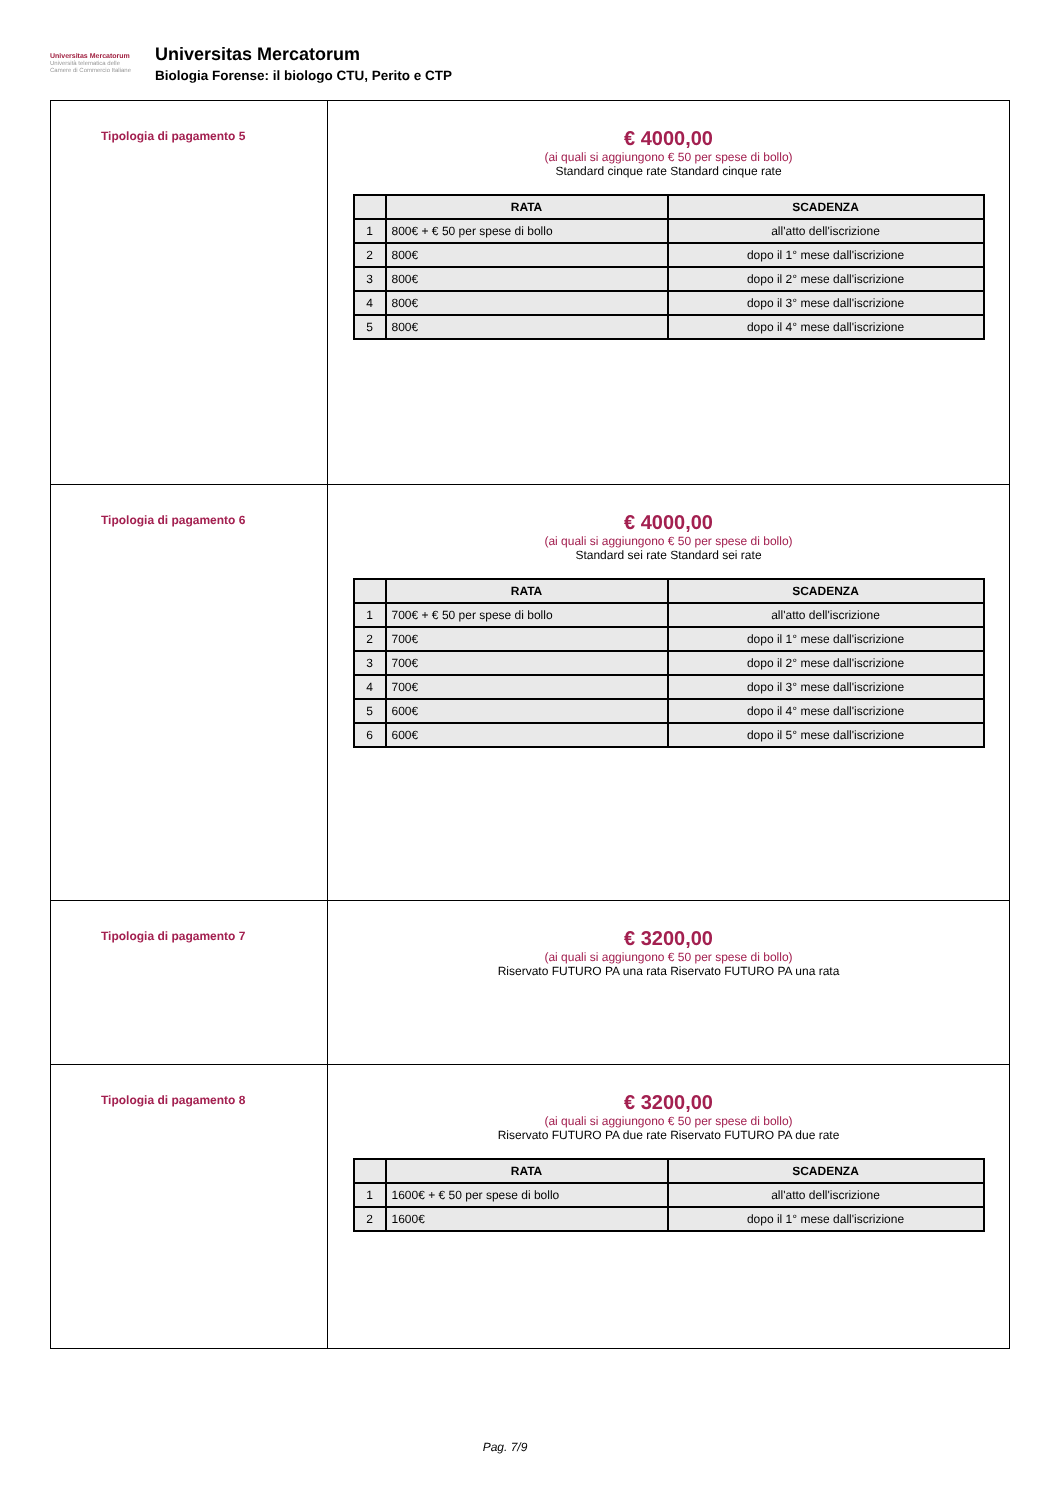Universitas Mercatorum
Università telematica delle Camere di Commercio Italiane
Universitas Mercatorum
Biologia Forense: il biologo CTU, Perito e CTP
| Tipologia di pagamento 5 | € 4000,00 (ai quali si aggiungono € 50 per spese di bollo) Standard cinque rate Standard cinque rate / / RATA / SCADENZA / / --- / --- / --- / / 1 / 800€ + € 50 per spese di bollo / all'atto dell'iscrizione / / 2 / 800€ / dopo il 1° mese dall'iscrizione / / 3 / 800€ / dopo il 2° mese dall'iscrizione / / 4 / 800€ / dopo il 3° mese dall'iscrizione / / 5 / 800€ / dopo il 4° mese dall'iscrizione / |
| Tipologia di pagamento 6 | € 4000,00 (ai quali si aggiungono € 50 per spese di bollo) Standard sei rate Standard sei rate / / RATA / SCADENZA / / --- / --- / --- / / 1 / 700€ + € 50 per spese di bollo / all'atto dell'iscrizione / / 2 / 700€ / dopo il 1° mese dall'iscrizione / / 3 / 700€ / dopo il 2° mese dall'iscrizione / / 4 / 700€ / dopo il 3° mese dall'iscrizione / / 5 / 600€ / dopo il 4° mese dall'iscrizione / / 6 / 600€ / dopo il 5° mese dall'iscrizione / |
| Tipologia di pagamento 7 | € 3200,00 (ai quali si aggiungono € 50 per spese di bollo) Riservato FUTURO PA una rata Riservato FUTURO PA una rata |
| Tipologia di pagamento 8 | € 3200,00 (ai quali si aggiungono € 50 per spese di bollo) Riservato FUTURO PA due rate Riservato FUTURO PA due rate / / RATA / SCADENZA / / --- / --- / --- / / 1 / 1600€ + € 50 per spese di bollo / all'atto dell'iscrizione / / 2 / 1600€ / dopo il 1° mese dall'iscrizione / |
Pag. 7/9